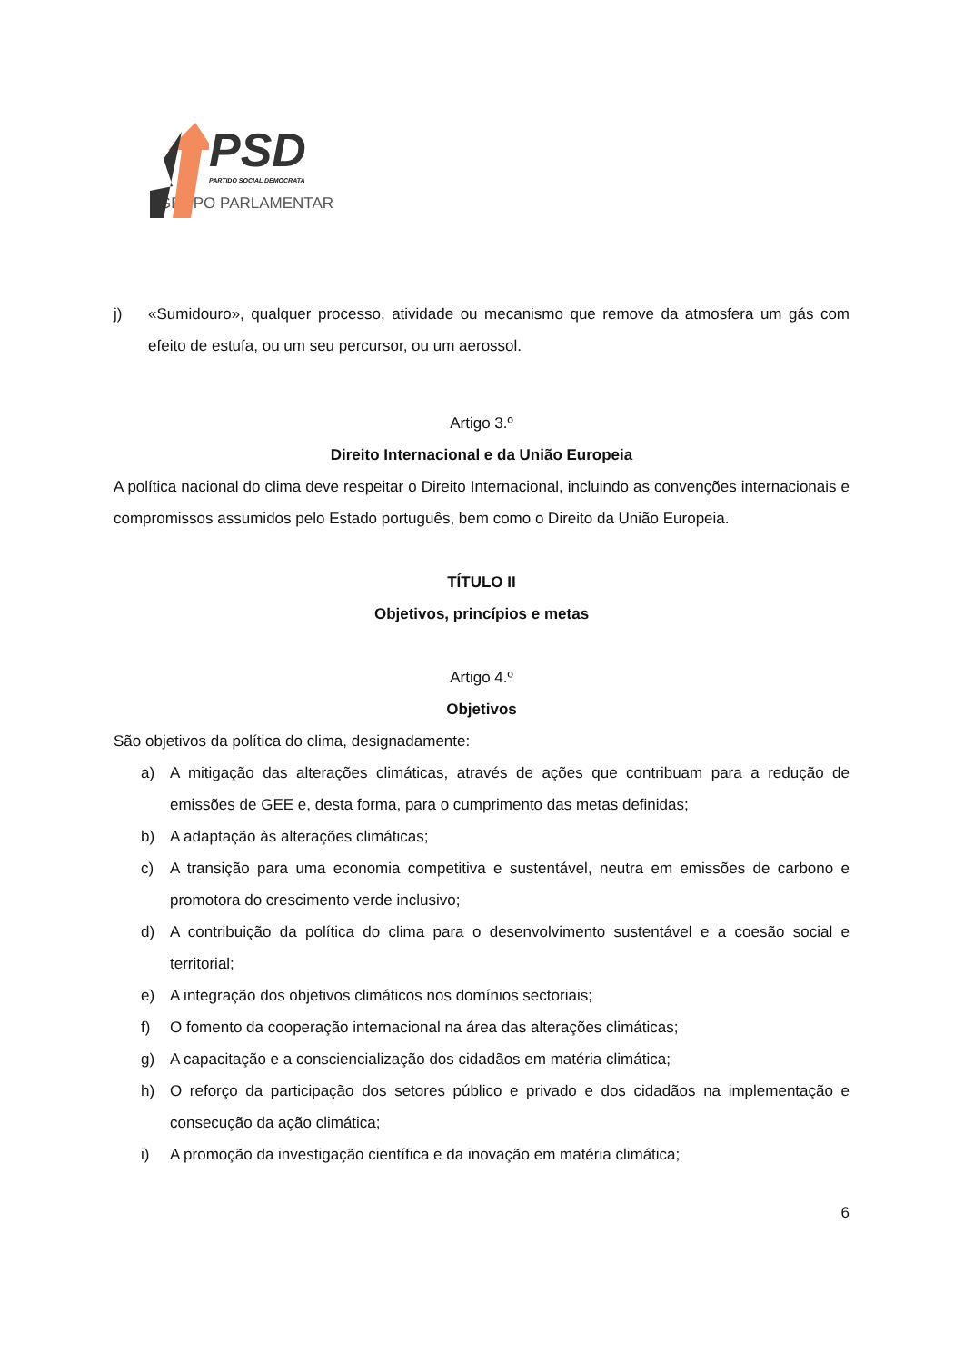PSD
PARTIDO SOCIAL DEMOCRATA
GRUPO PARLAMENTAR
j) «Sumidouro», qualquer processo, atividade ou mecanismo que remove da atmosfera um gás com efeito de estufa, ou um seu percursor, ou um aerossol.
Artigo 3.º
Direito Internacional e da União Europeia
A política nacional do clima deve respeitar o Direito Internacional, incluindo as convenções internacionais e compromissos assumidos pelo Estado português, bem como o Direito da União Europeia.
TÍTULO II
Objetivos, princípios e metas
Artigo 4.º
Objetivos
São objetivos da política do clima, designadamente:
a) A mitigação das alterações climáticas, através de ações que contribuam para a redução de emissões de GEE e, desta forma, para o cumprimento das metas definidas;
b) A adaptação às alterações climáticas;
c) A transição para uma economia competitiva e sustentável, neutra em emissões de carbono e promotora do crescimento verde inclusivo;
d) A contribuição da política do clima para o desenvolvimento sustentável e a coesão social e territorial;
e) A integração dos objetivos climáticos nos domínios sectoriais;
f) O fomento da cooperação internacional na área das alterações climáticas;
g) A capacitação e a consciencialização dos cidadãos em matéria climática;
h) O reforço da participação dos setores público e privado e dos cidadãos na implementação e consecução da ação climática;
i) A promoção da investigação científica e da inovação em matéria climática;
6